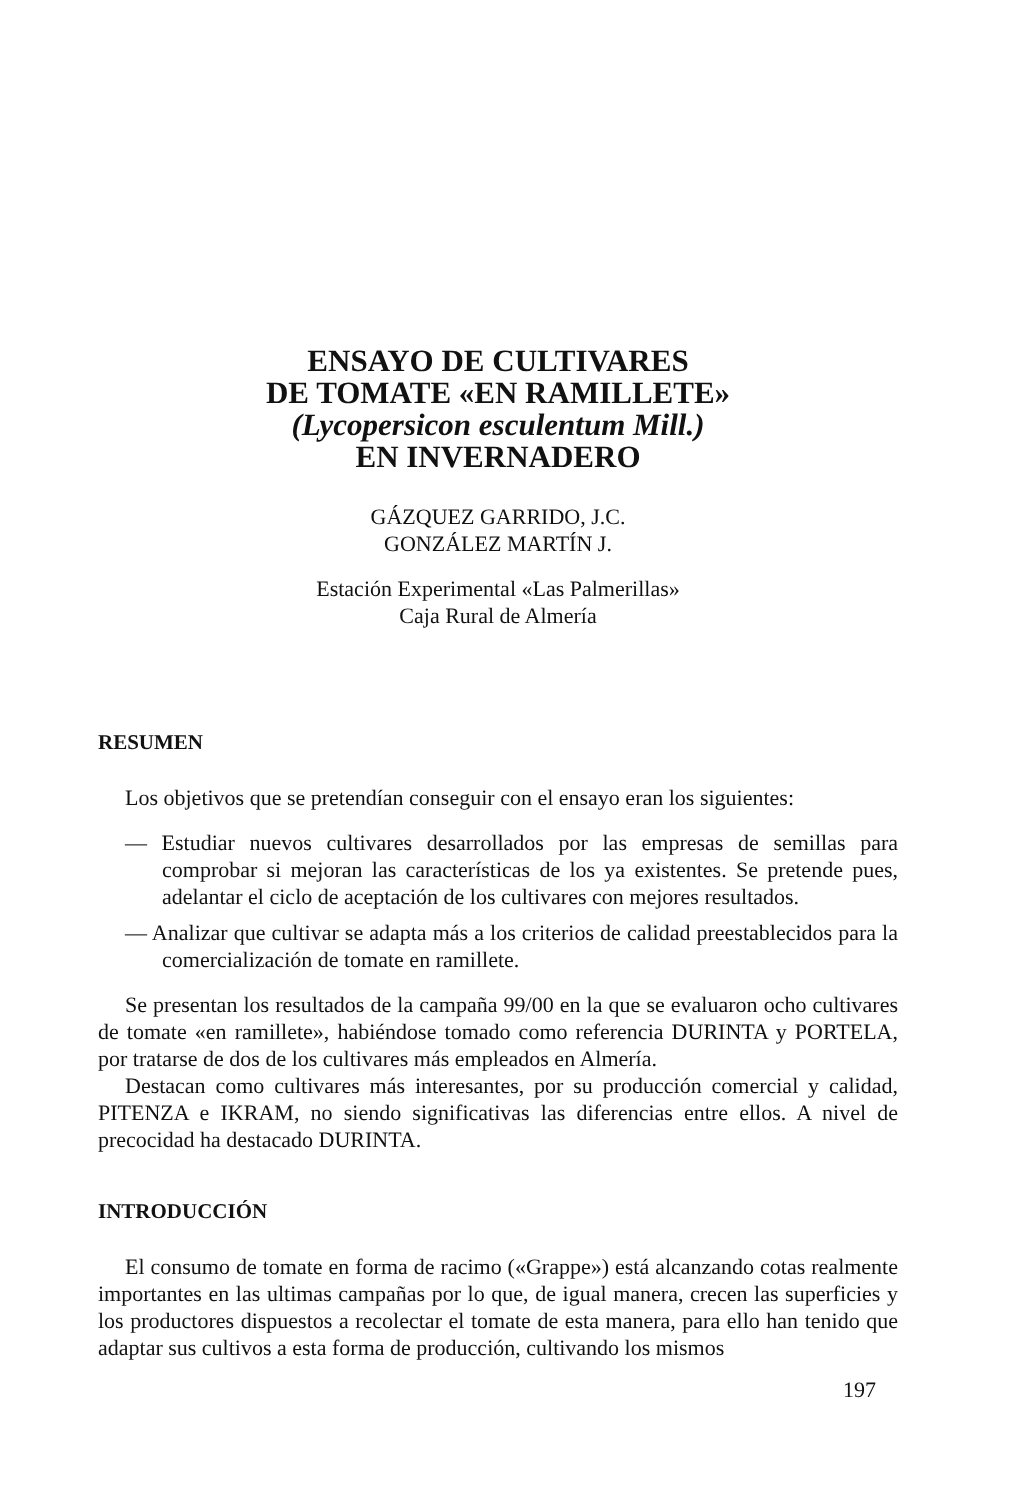ENSAYO DE CULTIVARES
DE TOMATE «EN RAMILLETE»
(Lycopersicon esculentum Mill.)
EN INVERNADERO
GÁZQUEZ GARRIDO, J.C.
GONZÁLEZ MARTÍN J.
Estación Experimental «Las Palmerillas»
Caja Rural de Almería
RESUMEN
Los objetivos que se pretendían conseguir con el ensayo eran los siguientes:
— Estudiar nuevos cultivares desarrollados por las empresas de semillas para comprobar si mejoran las características de los ya existentes. Se pretende pues, adelantar el ciclo de aceptación de los cultivares con mejores resultados.
— Analizar que cultivar se adapta más a los criterios de calidad preestablecidos para la comercialización de tomate en ramillete.
Se presentan los resultados de la campaña 99/00 en la que se evaluaron ocho cultivares de tomate «en ramillete», habiéndose tomado como referencia DURINTA y PORTELA, por tratarse de dos de los cultivares más empleados en Almería.
Destacan como cultivares más interesantes, por su producción comercial y calidad, PITENZA e IKRAM, no siendo significativas las diferencias entre ellos. A nivel de precocidad ha destacado DURINTA.
INTRODUCCIÓN
El consumo de tomate en forma de racimo («Grappe») está alcanzando cotas realmente importantes en las ultimas campañas por lo que, de igual manera, crecen las superficies y los productores dispuestos a recolectar el tomate de esta manera, para ello han tenido que adaptar sus cultivos a esta forma de producción, cultivando los mismos
197